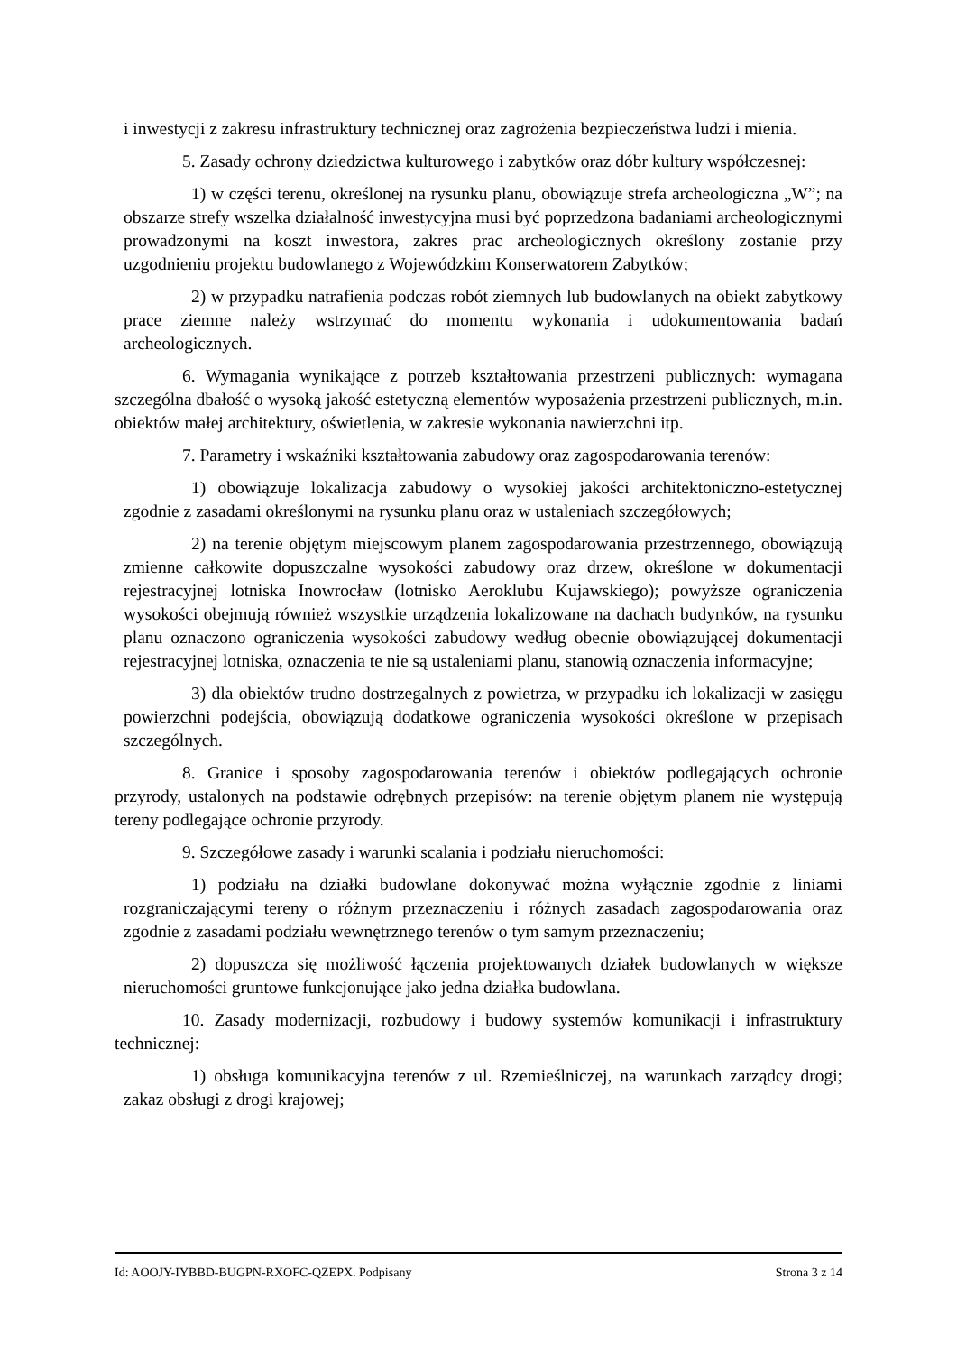i inwestycji z zakresu infrastruktury technicznej oraz zagrożenia bezpieczeństwa ludzi i mienia.
5. Zasady ochrony dziedzictwa kulturowego i zabytków oraz dóbr kultury współczesnej:
1) w części terenu, określonej na rysunku planu, obowiązuje strefa archeologiczna „W”; na obszarze strefy wszelka działalność inwestycyjna musi być poprzedzona badaniami archeologicznymi prowadzonymi na koszt inwestora, zakres prac archeologicznych określony zostanie przy uzgodnieniu projektu budowlanego z Wojewódzkim Konserwatorem Zabytków;
2) w przypadku natrafienia podczas robót ziemnych lub budowlanych na obiekt zabytkowy prace ziemne należy wstrzymać do momentu wykonania i udokumentowania badań archeologicznych.
6. Wymagania wynikające z potrzeb kształtowania przestrzeni publicznych: wymagana szczególna dbałość o wysoką jakość estetyczną elementów wyposażenia przestrzeni publicznych, m.in. obiektów małej architektury, oświetlenia, w zakresie wykonania nawierzchni itp.
7. Parametry i wskaźniki kształtowania zabudowy oraz zagospodarowania terenów:
1) obowiązuje lokalizacja zabudowy o wysokiej jakości architektoniczno-estetycznej zgodnie z zasadami określonymi na rysunku planu oraz w ustaleniach szczegółowych;
2) na terenie objętym miejscowym planem zagospodarowania przestrzennego, obowiązują zmienne całkowite dopuszczalne wysokości zabudowy oraz drzew, określone w dokumentacji rejestracyjnej lotniska Inowrocław (lotnisko Aeroklubu Kujawskiego); powyższe ograniczenia wysokości obejmują również wszystkie urządzenia lokalizowane na dachach budynków, na rysunku planu oznaczono ograniczenia wysokości zabudowy według obecnie obowiązującej dokumentacji rejestracyjnej lotniska, oznaczenia te nie są ustaleniami planu, stanowią oznaczenia informacyjne;
3) dla obiektów trudno dostrzegalnych z powietrza, w przypadku ich lokalizacji w zasięgu powierzchni podejścia, obowiązują dodatkowe ograniczenia wysokości określone w przepisach szczególnych.
8. Granice i sposoby zagospodarowania terenów i obiektów podlegających ochronie przyrody, ustalonych na podstawie odrębnych przepisów: na terenie objętym planem nie występują tereny podlegające ochronie przyrody.
9. Szczegółowe zasady i warunki scalania i podziału nieruchomości:
1) podziału na działki budowlane dokonywać można wyłącznie zgodnie z liniami rozgraniczającymi tereny o różnym przeznaczeniu i różnych zasadach zagospodarowania oraz zgodnie z zasadami podziału wewnętrznego terenów o tym samym przeznaczeniu;
2) dopuszcza się możliwość łączenia projektowanych działek budowlanych w większe nieruchomości gruntowe funkcjonujące jako jedna działka budowlana.
10. Zasady modernizacji, rozbudowy i budowy systemów komunikacji i infrastruktury technicznej:
1) obsługa komunikacyjna terenów z ul. Rzemieślniczej, na warunkach zarządcy drogi; zakaz obsługi z drogi krajowej;
Id: AOOJY-IYBBD-BUGPN-RXOFC-QZEPX. Podpisany Strona 3 z 14